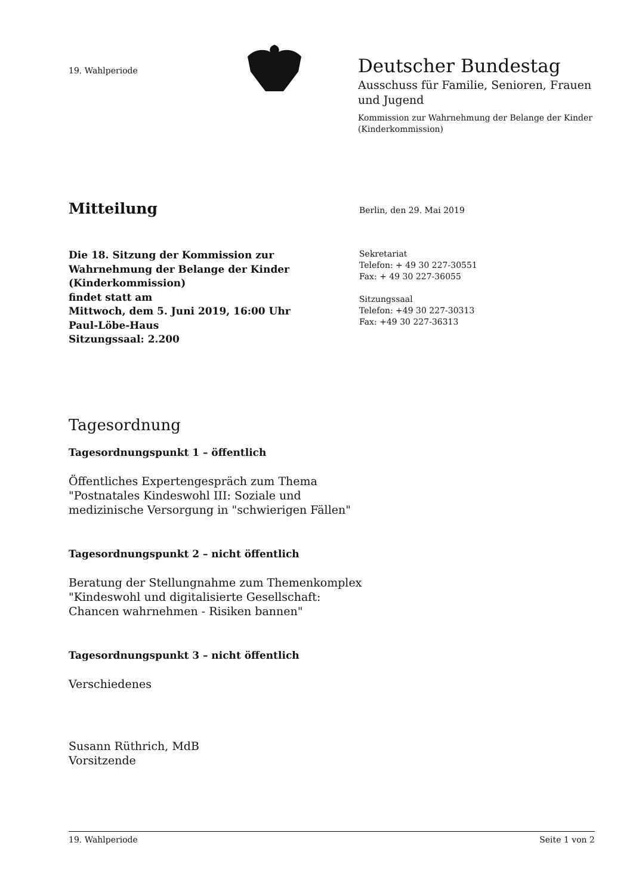19. Wahlperiode
Deutscher Bundestag
Ausschuss für Familie, Senioren, Frauen und Jugend
Kommission zur Wahrnehmung der Belange der Kinder (Kinderkommission)
Mitteilung
Berlin, den 29. Mai 2019
Die 18. Sitzung der Kommission zur
Wahrnehmung der Belange der Kinder
(Kinderkommission)
findet statt am
Mittwoch, dem 5. Juni 2019, 16:00 Uhr
Paul-Löbe-Haus
Sitzungssaal: 2.200
Sekretariat
Telefon: + 49 30 227-30551
Fax: + 49 30 227-36055
Sitzungssaal
Telefon: +49 30 227-30313
Fax: +49 30 227-36313
Tagesordnung
Tagesordnungspunkt 1 – öffentlich
Öffentliches Expertengespräch zum Thema
"Postnatales Kindeswohl III: Soziale und
medizinische Versorgung in "schwierigen Fällen"
Tagesordnungspunkt 2 – nicht öffentlich
Beratung der Stellungnahme zum Themenkomplex
"Kindeswohl und digitalisierte Gesellschaft:
Chancen wahrnehmen - Risiken bannen"
Tagesordnungspunkt 3 – nicht öffentlich
Verschiedenes
Susann Rüthrich, MdB
Vorsitzende
19. Wahlperiode Seite 1 von 2